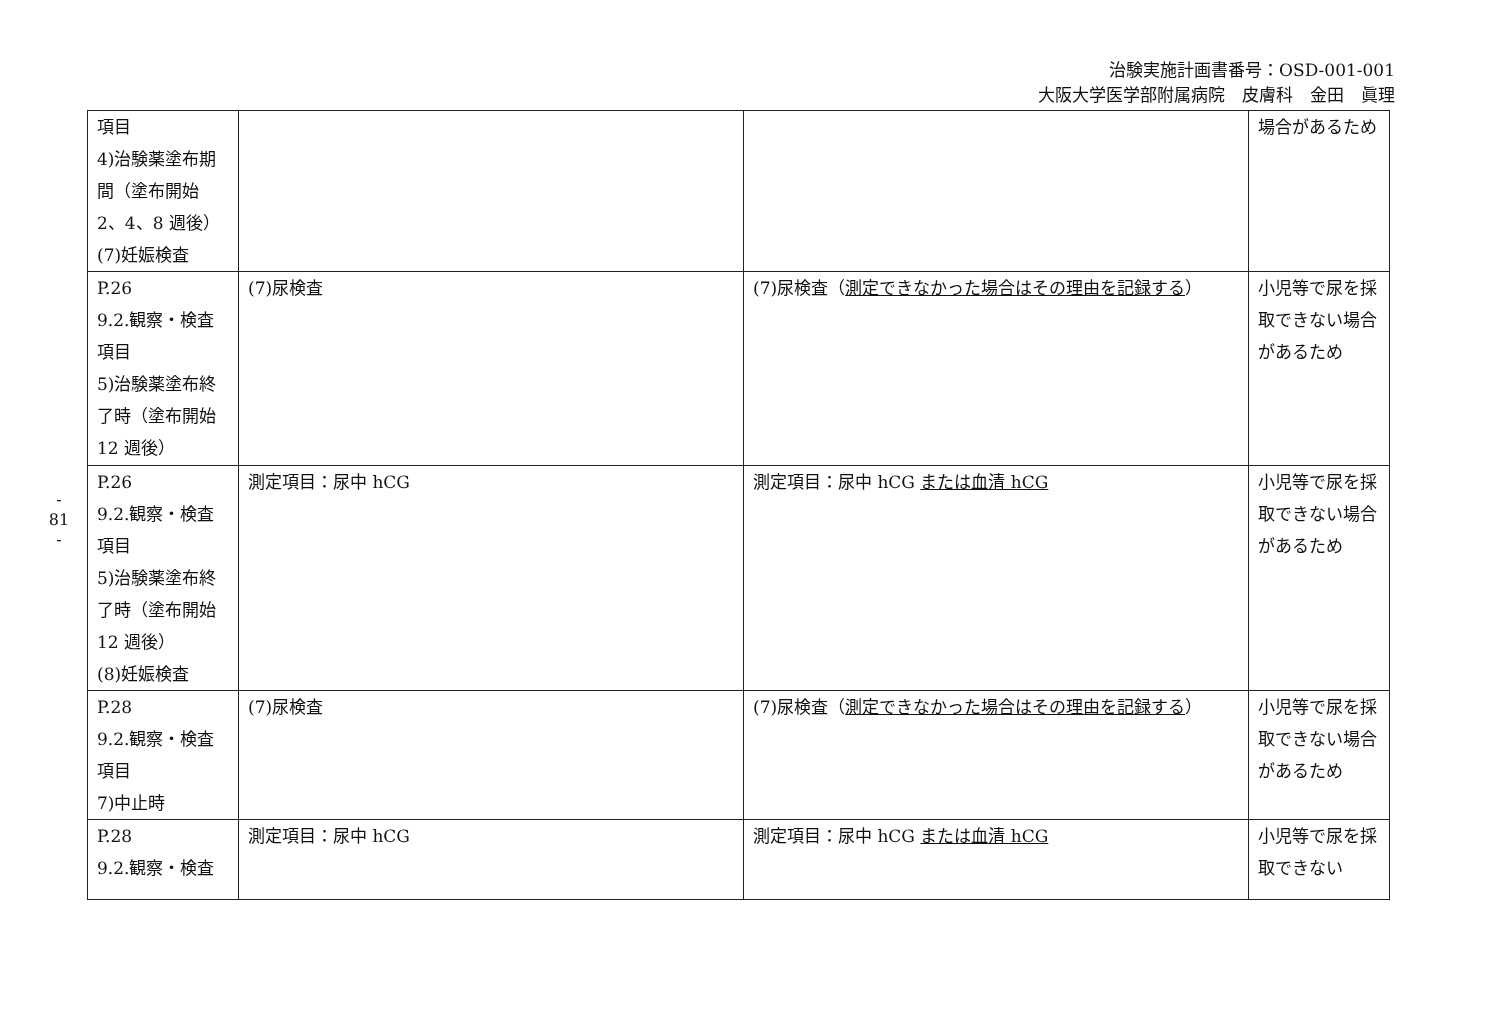治験実施計画書番号：OSD-001-001
大阪大学医学部附属病院　皮膚科　金田　眞理
- 81 -
| 項目 4)治験薬塗布期間（塗布開始 2、4、8 週後） (7)妊娠検査 | | | 場合があるため |
| P.26 9.2.観察・検査項目 5)治験薬塗布終了時（塗布開始 12 週後） | (7)尿検査 | (7)尿検査（ 測定できなかった場合はその理由を記録する ） | 小児等で尿を採取できない場合があるため |
| P.26 9.2.観察・検査項目 5)治験薬塗布終了時（塗布開始 12 週後） (8)妊娠検査 | 測定項目：尿中 hCG | 測定項目：尿中 hCG または血清 hCG | 小児等で尿を採取できない場合があるため |
| P.28 9.2.観察・検査項目 7)中止時 | (7)尿検査 | (7)尿検査（ 測定できなかった場合はその理由を記録する ） | 小児等で尿を採取できない場合があるため |
| P.28 9.2.観察・検査 | 測定項目：尿中 hCG | 測定項目：尿中 hCG または血清 hCG | 小児等で尿を採取できない |